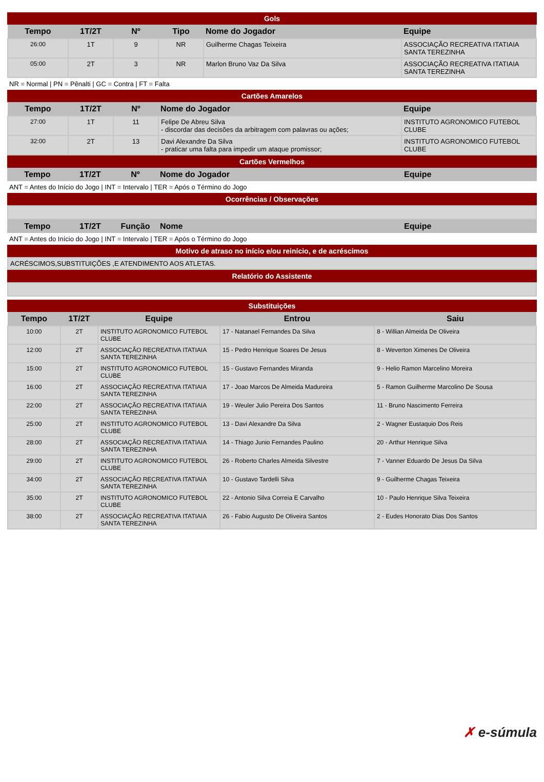Gols
| Tempo | 1T/2T | Nº | Tipo | Nome do Jogador | Equipe |
| --- | --- | --- | --- | --- | --- |
| 26:00 | 1T | 9 | NR | Guilherme Chagas Teixeira | ASSOCIAÇÃO RECREATIVA ITATIAIA SANTA TEREZINHA |
| 05:00 | 2T | 3 | NR | Marlon Bruno Vaz Da Silva | ASSOCIAÇÃO RECREATIVA ITATIAIA SANTA TEREZINHA |
NR = Normal | PN = Pênalti | GC = Contra | FT = Falta
Cartões Amarelos
| Tempo | 1T/2T | Nº | Nome do Jogador | Equipe |
| --- | --- | --- | --- | --- |
| 27:00 | 1T | 11 | Felipe De Abreu Silva - discordar das decisões da arbitragem com palavras ou ações; | INSTITUTO AGRONOMICO FUTEBOL CLUBE |
| 32:00 | 2T | 13 | Davi Alexandre Da Silva - praticar uma falta para impedir um ataque promissor; | INSTITUTO AGRONOMICO FUTEBOL CLUBE |
Cartões Vermelhos
| Tempo | 1T/2T | Nº | Nome do Jogador | Equipe |
| --- | --- | --- | --- | --- |
ANT = Antes do Início do Jogo | INT = Intervalo | TER = Após o Término do Jogo
Ocorrências / Observações
| Tempo | 1T/2T | Função | Nome | Equipe |
| --- | --- | --- | --- | --- |
ANT = Antes do Início do Jogo | INT = Intervalo | TER = Após o Término do Jogo
Motivo de atraso no início e/ou reinício, e de acréscimos
| ACRÉSCIMOS,SUBSTITUIÇÕES ,E ATENDIMENTO AOS ATLETAS. |
Relatório do Assistente
Substituições
| Tempo | 1T/2T | Equipe | Entrou | Saiu |
| --- | --- | --- | --- | --- |
| 10:00 | 2T | INSTITUTO AGRONOMICO FUTEBOL CLUBE | 17 - Natanael Fernandes Da Silva | 8 - Willian Almeida De Oliveira |
| 12:00 | 2T | ASSOCIAÇÃO RECREATIVA ITATIAIA SANTA TEREZINHA | 15 - Pedro Henrique Soares De Jesus | 8 - Weverton Ximenes De Oliveira |
| 15:00 | 2T | INSTITUTO AGRONOMICO FUTEBOL CLUBE | 15 - Gustavo Fernandes Miranda | 9 - Helio Ramon Marcelino Moreira |
| 16:00 | 2T | ASSOCIAÇÃO RECREATIVA ITATIAIA SANTA TEREZINHA | 17 - Joao Marcos De Almeida Madureira | 5 - Ramon Guilherme Marcolino De Sousa |
| 22:00 | 2T | ASSOCIAÇÃO RECREATIVA ITATIAIA SANTA TEREZINHA | 19 - Weuler Julio Pereira Dos Santos | 11 - Bruno Nascimento Ferreira |
| 25:00 | 2T | INSTITUTO AGRONOMICO FUTEBOL CLUBE | 13 - Davi Alexandre Da Silva | 2 - Wagner Eustaquio Dos Reis |
| 28:00 | 2T | ASSOCIAÇÃO RECREATIVA ITATIAIA SANTA TEREZINHA | 14 - Thiago Junio Fernandes Paulino | 20 - Arthur Henrique Silva |
| 29:00 | 2T | INSTITUTO AGRONOMICO FUTEBOL CLUBE | 26 - Roberto Charles Almeida Silvestre | 7 - Vanner Eduardo De Jesus Da Silva |
| 34:00 | 2T | ASSOCIAÇÃO RECREATIVA ITATIAIA SANTA TEREZINHA | 10 - Gustavo Tardelli Silva | 9 - Guilherme Chagas Teixeira |
| 35:00 | 2T | INSTITUTO AGRONOMICO FUTEBOL CLUBE | 22 - Antonio Silva Correia E Carvalho | 10 - Paulo Henrique Silva Teixeira |
| 38:00 | 2T | ASSOCIAÇÃO RECREATIVA ITATIAIA SANTA TEREZINHA | 26 - Fabio Augusto De Oliveira Santos | 2 - Eudes Honorato Dias Dos Santos |
✗ e-súmula